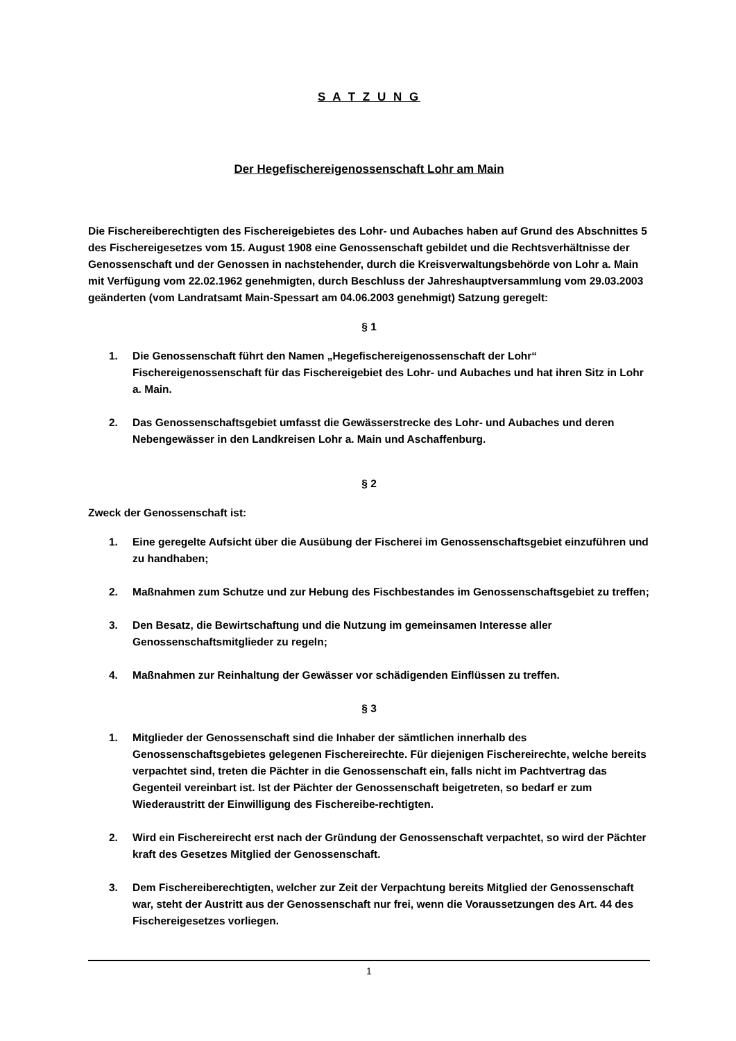S A T Z U N G
Der Hegefischereigenossenschaft Lohr am Main
Die Fischereiberechtigten des Fischereigebietes des Lohr- und Aubaches haben auf Grund des Abschnittes 5 des Fischereigesetzes vom 15. August 1908 eine Genossenschaft gebildet und die Rechtsverhältnisse der Genossenschaft und der Genossen in nachstehender, durch die Kreisverwaltungsbehörde von Lohr a. Main mit Verfügung vom 22.02.1962 genehmigten, durch Beschluss der Jahreshauptversammlung vom 29.03.2003 geänderten (vom Landratsamt Main-Spessart am 04.06.2003 genehmigt) Satzung geregelt:
§ 1
1. Die Genossenschaft führt den Namen „Hegefischereigenossenschaft der Lohr“ Fischereigenossenschaft für das Fischereigebiet des Lohr- und Aubaches und hat ihren Sitz in Lohr a. Main.
2. Das Genossenschaftsgebiet umfasst die Gewässerstrecke des Lohr- und Aubaches und deren Nebengewässer in den Landkreisen Lohr a. Main und Aschaffenburg.
§ 2
Zweck der Genossenschaft ist:
1. Eine geregelte Aufsicht über die Ausübung der Fischerei im Genossenschaftsgebiet einzuführen und zu handhaben;
2. Maßnahmen zum Schutze und zur Hebung des Fischbestandes im Genossenschaftsgebiet zu treffen;
3. Den Besatz, die Bewirtschaftung und die Nutzung im gemeinsamen Interesse aller Genossenschaftsmitglieder zu regeln;
4. Maßnahmen zur Reinhaltung der Gewässer vor schädigenden Einflüssen zu treffen.
§ 3
1. Mitglieder der Genossenschaft sind die Inhaber der sämtlichen innerhalb des Genossenschaftsgebietes gelegenen Fischereirechte. Für diejenigen Fischereirechte, welche bereits verpachtet sind, treten die Pächter in die Genossenschaft ein, falls nicht im Pachtvertrag das Gegenteil vereinbart ist. Ist der Pächter der Genossenschaft beigetreten, so bedarf er zum Wiederaustritt der Einwilligung des Fischereibe-rechtigten.
2. Wird ein Fischereirecht erst nach der Gründung der Genossenschaft verpachtet, so wird der Pächter kraft des Gesetzes Mitglied der Genossenschaft.
3. Dem Fischereiberechtigten, welcher zur Zeit der Verpachtung bereits Mitglied der Genossenschaft war, steht der Austritt aus der Genossenschaft nur frei, wenn die Voraussetzungen des Art. 44 des Fischereigesetzes vorliegen.
1